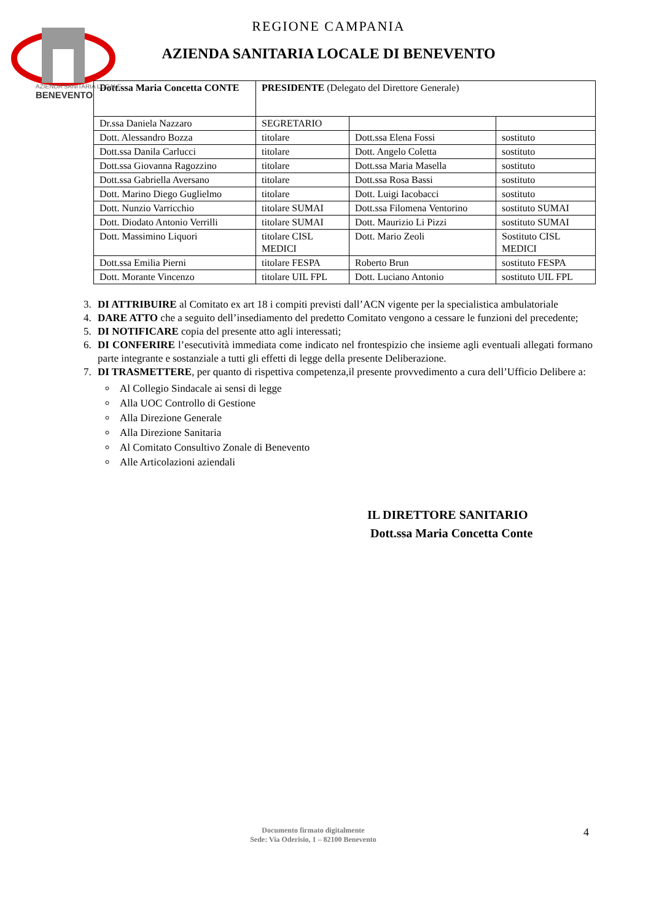AZIENDA SANITARIA LOCALE
BENEVENTO
REGIONE CAMPANIA
AZIENDA SANITARIA LOCALE DI BENEVENTO
| Dott.ssa Maria Concetta CONTE | PRESIDENTE (Delegato del Direttore Generale) | | |
| Dr.ssa Daniela Nazzaro | SEGRETARIO | | |
| Dott. Alessandro Bozza | titolare | Dott.ssa Elena Fossi | sostituto |
| Dott.ssa Danila Carlucci | titolare | Dott. Angelo Coletta | sostituto |
| Dott.ssa Giovanna Ragozzino | titolare | Dott.ssa Maria Masella | sostituto |
| Dott.ssa Gabriella Aversano | titolare | Dott.ssa Rosa Bassi | sostituto |
| Dott. Marino Diego Guglielmo | titolare | Dott. Luigi Iacobacci | sostituto |
| Dott. Nunzio Varricchio | titolare SUMAI | Dott.ssa Filomena Ventorino | sostituto SUMAI |
| Dott. Diodato Antonio Verrilli | titolare SUMAI | Dott. Maurizio Li Pizzi | sostituto SUMAI |
| Dott. Massimino Liquori | titolare CISL MEDICI | Dott. Mario Zeoli | Sostituto CISL MEDICI |
| Dott.ssa Emilia Pierni | titolare FESPA | Roberto Brun | sostituto FESPA |
| Dott. Morante Vincenzo | titolare UIL FPL | Dott. Luciano Antonio | sostituto UIL FPL |
3. DI ATTRIBUIRE al Comitato ex art 18 i compiti previsti dall’ACN vigente per la specialistica ambulatoriale
4. DARE ATTO che a seguito dell’insediamento del predetto Comitato vengono a cessare le funzioni del precedente;
5. DI NOTIFICARE copia del presente atto agli interessati;
6. DI CONFERIRE l’esecutività immediata come indicato nel frontespizio che insieme agli eventuali allegati formano parte integrante e sostanziale a tutti gli effetti di legge della presente Deliberazione.
7. DI TRASMETTERE, per quanto di rispettiva competenza,il presente provvedimento a cura dell’Ufficio Delibere a:
Al Collegio Sindacale ai sensi di legge
Alla UOC Controllo di Gestione
Alla Direzione Generale
Alla Direzione Sanitaria
Al Comitato Consultivo Zonale di Benevento
Alle Articolazioni aziendali
IL DIRETTORE SANITARIO
Dott.ssa Maria Concetta Conte
Documento firmato digitalmente
Sede: Via Oderisio, 1 – 82100 Benevento
4